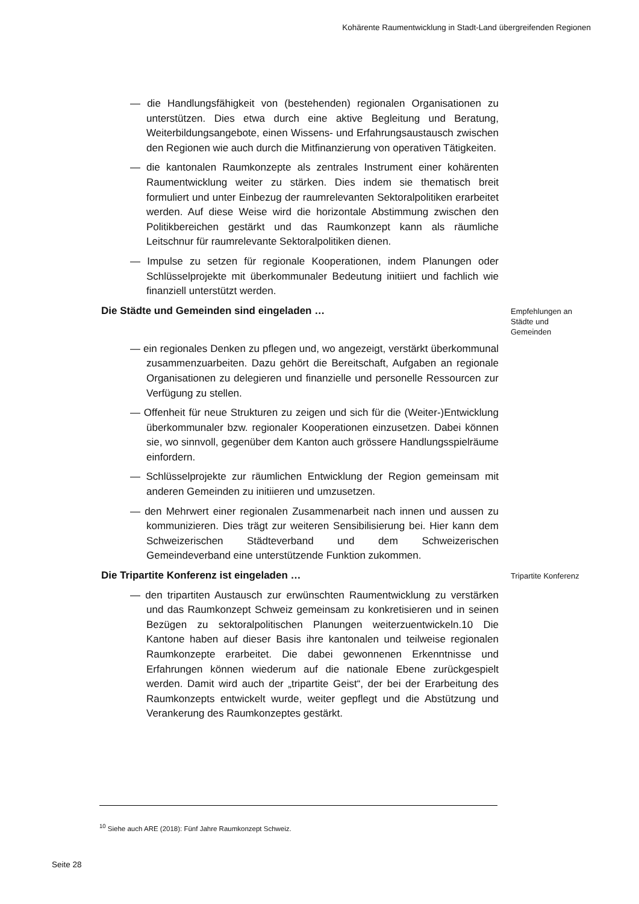Kohärente Raumentwicklung in Stadt-Land übergreifenden Regionen
— die Handlungsfähigkeit von (bestehenden) regionalen Organisationen zu unterstützen. Dies etwa durch eine aktive Begleitung und Beratung, Weiterbildungsangebote, einen Wissens- und Erfahrungsaustausch zwischen den Regionen wie auch durch die Mitfinanzierung von operativen Tätigkeiten.
— die kantonalen Raumkonzepte als zentrales Instrument einer kohärenten Raumentwicklung weiter zu stärken. Dies indem sie thematisch breit formuliert und unter Einbezug der raumrelevanten Sektoralpolitiken erarbeitet werden. Auf diese Weise wird die horizontale Abstimmung zwischen den Politikbereichen gestärkt und das Raumkonzept kann als räumliche Leitschnur für raumrelevante Sektoralpolitiken dienen.
— Impulse zu setzen für regionale Kooperationen, indem Planungen oder Schlüsselprojekte mit überkommunaler Bedeutung initiiert und fachlich wie finanziell unterstützt werden.
Die Städte und Gemeinden sind eingeladen …
Empfehlungen an Städte und Gemeinden
— ein regionales Denken zu pflegen und, wo angezeigt, verstärkt überkommunal zusammenzuarbeiten. Dazu gehört die Bereitschaft, Aufgaben an regionale Organisationen zu delegieren und finanzielle und personelle Ressourcen zur Verfügung zu stellen.
— Offenheit für neue Strukturen zu zeigen und sich für die (Weiter-)Entwicklung überkommunaler bzw. regionaler Kooperationen einzusetzen. Dabei können sie, wo sinnvoll, gegenüber dem Kanton auch grössere Handlungsspielräume einfordern.
— Schlüsselprojekte zur räumlichen Entwicklung der Region gemeinsam mit anderen Gemeinden zu initiieren und umzusetzen.
— den Mehrwert einer regionalen Zusammenarbeit nach innen und aussen zu kommunizieren. Dies trägt zur weiteren Sensibilisierung bei. Hier kann dem Schweizerischen Städteverband und dem Schweizerischen Gemeindeverband eine unterstützende Funktion zukommen.
Die Tripartite Konferenz ist eingeladen …
Tripartite Konferenz
— den tripartiten Austausch zur erwünschten Raumentwicklung zu verstärken und das Raumkonzept Schweiz gemeinsam zu konkretisieren und in seinen Bezügen zu sektoralpolitischen Planungen weiterzuentwickeln.10 Die Kantone haben auf dieser Basis ihre kantonalen und teilweise regionalen Raumkonzepte erarbeitet. Die dabei gewonnenen Erkenntnisse und Erfahrungen können wiederum auf die nationale Ebene zurückgespielt werden. Damit wird auch der „tripartite Geist“, der bei der Erarbeitung des Raumkonzepts entwickelt wurde, weiter gepflegt und die Abstützung und Verankerung des Raumkonzeptes gestärkt.
<sup>10</sup> Siehe auch ARE (2018): Fünf Jahre Raumkonzept Schweiz.
Seite 28